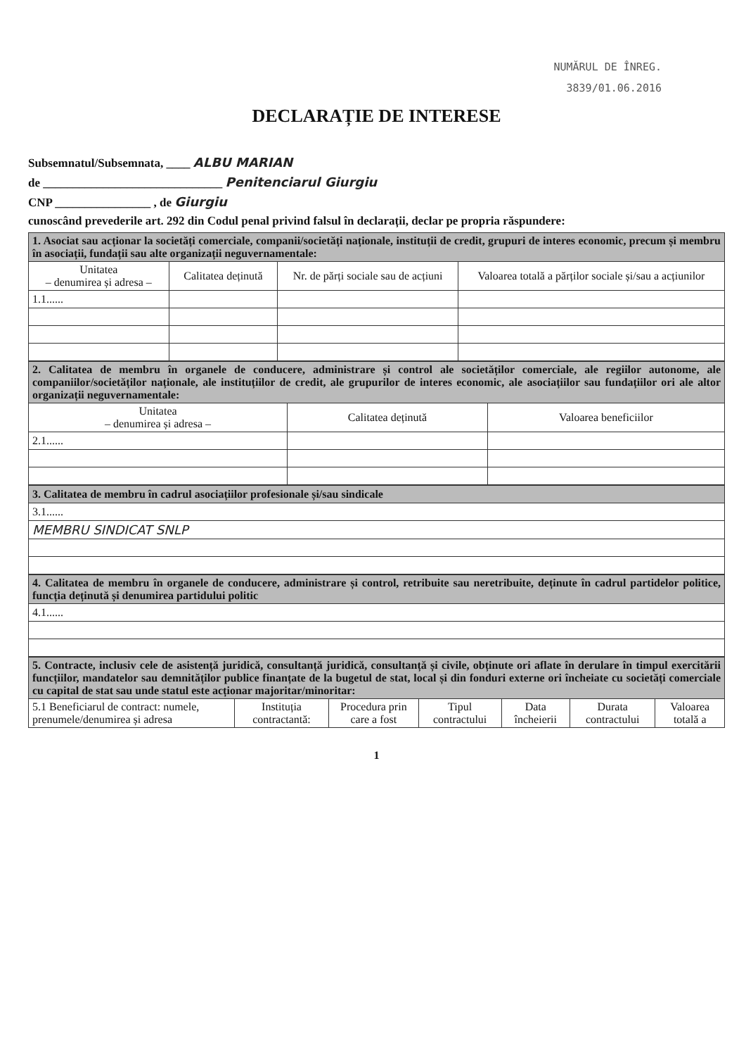NUMĂRUL DE ÎNREG.
3839/01.06.2016
DECLARAȚIE DE INTERESE
Subsemnatul/Subsemnata, ____ ALBU MARIAN
de ______________________________ Penitenciarul Giurgiu
CNP ________________ , de Giurgiu
cunoscând prevederile art. 292 din Codul penal privind falsul în declarații, declar pe propria răspundere:
| 1. Asociat sau acționar la societăți comerciale, companii/societăți naționale, instituții de credit, grupuri de interes economic, precum și membru în asociații, fundații sau alte organizații neguvernamentale: | | | |
| Unitatea – denumirea și adresa – | Calitatea deținută | Nr. de părți sociale sau de acțiuni | Valoarea totală a părților sociale și/sau a acțiunilor |
| 1.1...... | | | |
| 2. Calitatea de membru în organele de conducere, administrare și control ale societăților comerciale, ale regiilor autonome, ale companiilor/societăților naționale, ale instituțiilor de credit, ale grupurilor de interes economic, ale asociațiilor sau fundațiilor ori ale altor organizații neguvernamentale: | | |
| Unitatea – denumirea și adresa – | Calitatea deținută | Valoarea beneficiilor |
| 2.1...... | | |
| 3. Calitatea de membru în cadrul asociațiilor profesionale și/sau sindicale |
| 3.1...... |
| MEMBRU SINDICAT SNLP |
| 4. Calitatea de membru în organele de conducere, administrare și control, retribuite sau neretribuite, deținute în cadrul partidelor politice, funcția deținută și denumirea partidului politic |
| 4.1...... |
| 5. Contracte, inclusiv cele de asistență juridică, consultanță juridică, consultanță și civile, obținute ori aflate în derulare în timpul exercitării funcțiilor, mandatelor sau demnităților publice finanțate de la bugetul de stat, local și din fonduri externe ori încheiate cu societăți comerciale cu capital de stat sau unde statul este acționar majoritar/minoritar: | | | | | | |
| 5.1 Beneficiarul de contract: numele, prenumele/denumirea și adresa | Instituția contractantă: | Procedura prin care a fost | Tipul contractului | Data încheierii | Durata contractului | Valoarea totală a |
1